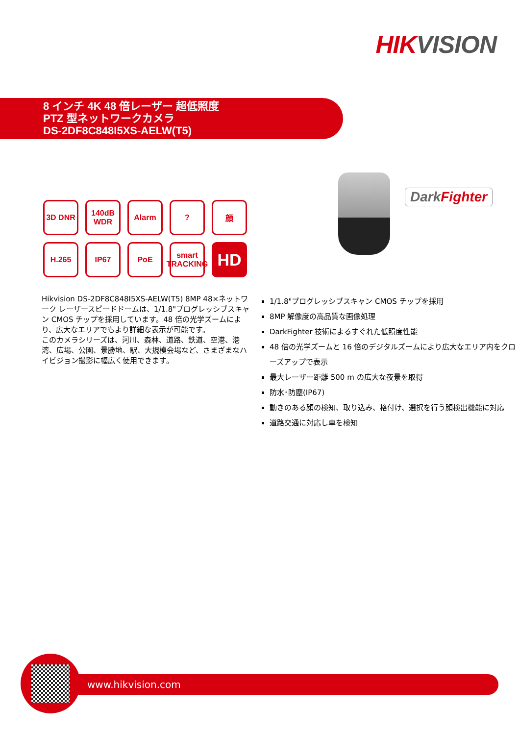HIK VISION
8 インチ 4K 48 倍レーザー 超低照度
PTZ 型ネットワークカメラ
DS-2DF8C848I5XS-AELW(T5)
3D DNR
140dB WDR
Alarm
?
顔
H.265
IP67
PoE
smart TRACKING
HD
DarkFighter
Hikvision DS-2DF8C848I5XS-AELW(T5) 8MP 48×ネットワーク レーザースピードドームは、1/1.8"プログレッシブスキャン CMOS チップを採用しています。48 倍の光学ズームにより、広大なエリアでもより詳細な表示が可能です。
このカメラシリーズは、河川、森林、道路、鉄道、空港、港湾、広場、公園、景勝地、駅、大規模会場など、さまざまなハイビジョン撮影に幅広く使用できます。
1/1.8"プログレッシブスキャン CMOS チップを採用
8MP 解像度の高品質な画像処理
DarkFighter 技術によるすぐれた低照度性能
48 倍の光学ズームと 16 倍のデジタルズームにより広大なエリア内をクローズアップで表示
最大レーザー距離 500 m の広大な夜景を取得
防水･防塵(IP67)
動きのある顔の検知、取り込み、格付け、選択を行う顔検出機能に対応
道路交通に対応し車を検知
www.hikvision.com